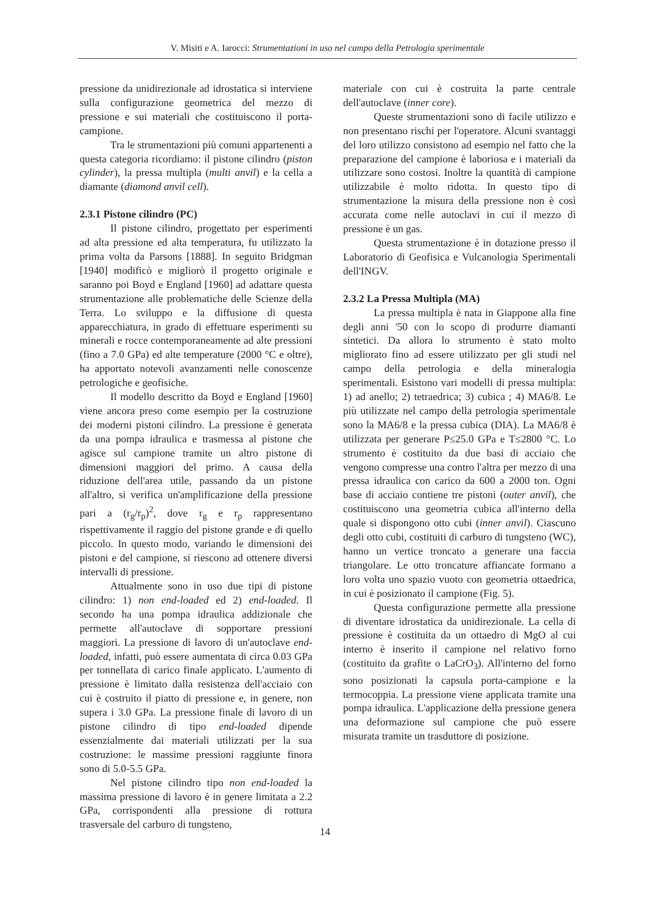V. Misiti e A. Iarocci: Strumentazioni in uso nel campo della Petrologia sperimentale
pressione da unidirezionale ad idrostatica si interviene sulla configurazione geometrica del mezzo di pressione e sui materiali che costituiscono il porta-campione.
Tra le strumentazioni più comuni appartenenti a questa categoria ricordiamo: il pistone cilindro (piston cylinder), la pressa multipla (multi anvil) e la cella a diamante (diamond anvil cell).
2.3.1 Pistone cilindro (PC)
Il pistone cilindro, progettato per esperimenti ad alta pressione ed alta temperatura, fu utilizzato la prima volta da Parsons [1888]. In seguito Bridgman [1940] modificò e migliorò il progetto originale e saranno poi Boyd e England [1960] ad adattare questa strumentazione alle problematiche delle Scienze della Terra. Lo sviluppo e la diffusione di questa apparecchiatura, in grado di effettuare esperimenti su minerali e rocce contemporaneamente ad alte pressioni (fino a 7.0 GPa) ed alte temperature (2000 °C e oltre), ha apportato notevoli avanzamenti nelle conoscenze petrologiche e geofisiche.
Il modello descritto da Boyd e England [1960] viene ancora preso come esempio per la costruzione dei moderni pistoni cilindro. La pressione è generata da una pompa idraulica e trasmessa al pistone che agisce sul campione tramite un altro pistone di dimensioni maggiori del primo. A causa della riduzione dell'area utile, passando da un pistone all'altro, si verifica un'amplificazione della pressione pari a (r<sub>g</sub>/r<sub>p</sub>)<sup>2</sup>, dove r<sub>g</sub> e r<sub>p</sub> rappresentano rispettivamente il raggio del pistone grande e di quello piccolo. In questo modo, variando le dimensioni dei pistoni e del campione, si riescono ad ottenere diversi intervalli di pressione.
Attualmente sono in uso due tipi di pistone cilindro: 1) non end-loaded ed 2) end-loaded. Il secondo ha una pompa idraulica addizionale che permette all'autoclave di sopportare pressioni maggiori. La pressione di lavoro di un'autoclave end-loaded, infatti, può essere aumentata di circa 0.03 GPa per tonnellata di carico finale applicato. L'aumento di pressione è limitato dalla resistenza dell'acciaio con cui è costruito il piatto di pressione e, in genere, non supera i 3.0 GPa. La pressione finale di lavoro di un pistone cilindro di tipo end-loaded dipende essenzialmente dai materiali utilizzati per la sua costruzione: le massime pressioni raggiunte finora sono di 5.0-5.5 GPa.
Nel pistone cilindro tipo non end-loaded la massima pressione di lavoro è in genere limitata a 2.2 GPa, corrispondenti alla pressione di rottura trasversale del carburo di tungsteno,
materiale con cui è costruita la parte centrale dell'autoclave (inner core).
Queste strumentazioni sono di facile utilizzo e non presentano rischi per l'operatore. Alcuni svantaggi del loro utilizzo consistono ad esempio nel fatto che la preparazione del campione è laboriosa e i materiali da utilizzare sono costosi. Inoltre la quantità di campione utilizzabile è molto ridotta. In questo tipo di strumentazione la misura della pressione non è così accurata come nelle autoclavi in cui il mezzo di pressione è un gas.
Questa strumentazione è in dotazione presso il Laboratorio di Geofisica e Vulcanologia Sperimentali dell'INGV.
2.3.2 La Pressa Multipla (MA)
La pressa multipla è nata in Giappone alla fine degli anni '50 con lo scopo di produrre diamanti sintetici. Da allora lo strumento è stato molto migliorato fino ad essere utilizzato per gli studi nel campo della petrologia e della mineralogia sperimentali. Esistono vari modelli di pressa multipla: 1) ad anello; 2) tetraedrica; 3) cubica ; 4) MA6/8. Le più utilizzate nel campo della petrologia sperimentale sono la MA6/8 e la pressa cubica (DIA). La MA6/8 è utilizzata per generare P≤25.0 GPa e T≤2800 °C. Lo strumento è costituito da due basi di acciaio che vengono compresse una contro l'altra per mezzo di una pressa idraulica con carico da 600 a 2000 ton. Ogni base di acciaio contiene tre pistoni (outer anvil), che costituiscono una geometria cubica all'interno della quale si dispongono otto cubi (inner anvil). Ciascuno degli otto cubi, costituiti di carburo di tungsteno (WC), hanno un vertice troncato a generare una faccia triangolare. Le otto troncature affiancate formano a loro volta uno spazio vuoto con geometria ottaedrica, in cui è posizionato il campione (Fig. 5).
Questa configurazione permette alla pressione di diventare idrostatica da unidirezionale. La cella di pressione è costituita da un ottaedro di MgO al cui interno è inserito il campione nel relativo forno (costituito da grafite o LaCrO<sub>3</sub>). All'interno del forno sono posizionati la capsula porta-campione e la termocoppia. La pressione viene applicata tramite una pompa idraulica. L'applicazione della pressione genera una deformazione sul campione che può essere misurata tramite un trasduttore di posizione.
14